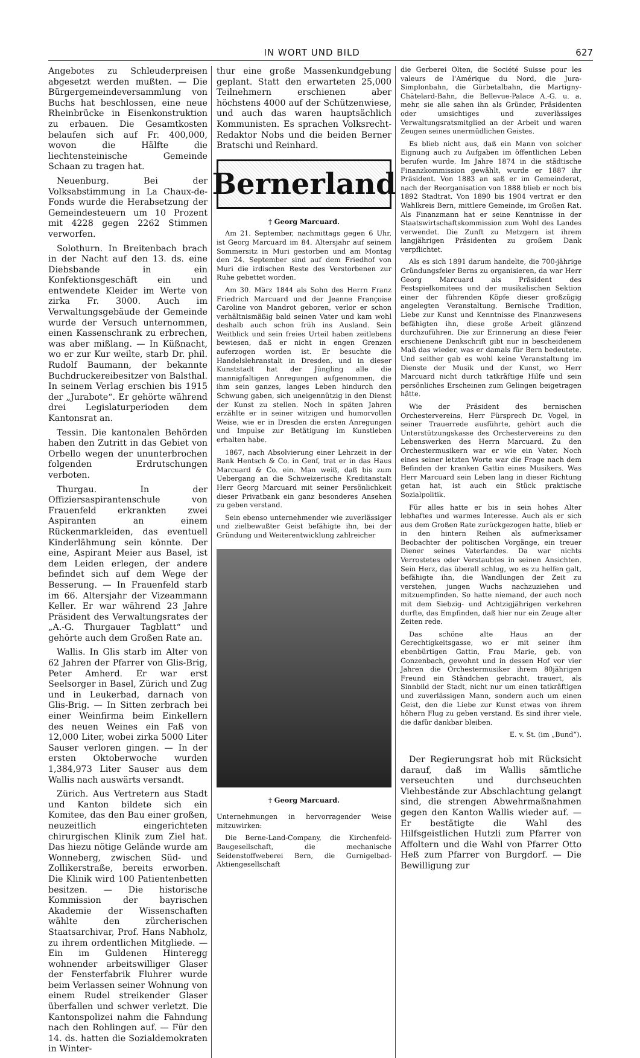IN WORT UND BILD 627
Angebotes zu Schleuderpreisen abgesetzt werden mußten. — Die Bürgergemeindeversammlung von Buchs hat beschlossen, eine neue Rheinbrücke in Eisenkonstruktion zu erbauen. Die Gesamtkosten belaufen sich auf Fr. 400,000, wovon die Hälfte die liechtensteinische Gemeinde Schaan zu tragen hat.
Neuenburg. Bei der Volksabstimmung in La Chaux-de-Fonds wurde die Herabsetzung der Gemeindesteuern um 10 Prozent mit 4228 gegen 2262 Stimmen verworfen.
Solothurn. In Breitenbach brach in der Nacht auf den 13. ds. eine Diebsbande in ein Konfektionsgeschäft ein und entwendete Kleider im Werte von zirka Fr. 3000. Auch im Verwaltungsgebäude der Gemeinde wurde der Versuch unternommen, einen Kassenschrank zu erbrechen, was aber mißlang. — In Küßnacht, wo er zur Kur weilte, starb Dr. phil. Rudolf Baumann, der bekannte Buchdruckereibesitzer von Balsthal. In seinem Verlag erschien bis 1915 der „Jurabote“. Er gehörte während drei Legislaturperioden dem Kantonsrat an.
Tessin. Die kantonalen Behörden haben den Zutritt in das Gebiet von Orbello wegen der ununterbrochen folgenden Erdrutschungen verboten.
Thurgau. In der Offiziersaspirantenschule von Frauenfeld erkrankten zwei Aspiranten an einem Rückenmarkleiden, das eventuell Kinderlähmung sein könnte. Der eine, Aspirant Meier aus Basel, ist dem Leiden erlegen, der andere befindet sich auf dem Wege der Besserung. — In Frauenfeld starb im 66. Altersjahr der Vizeammann Keller. Er war während 23 Jahre Präsident des Verwaltungsrates der „A.-G. Thurgauer Tagblatt“ und gehörte auch dem Großen Rate an.
Wallis. In Glis starb im Alter von 62 Jahren der Pfarrer von Glis-Brig, Peter Amherd. Er war erst Seelsorger in Basel, Zürich und Zug und in Leukerbad, darnach von Glis-Brig. — In Sitten zerbrach bei einer Weinfirma beim Einkellern des neuen Weines ein Faß von 12,000 Liter, wobei zirka 5000 Liter Sauser verloren gingen. — In der ersten Oktoberwoche wurden 1,384,973 Liter Sauser aus dem Wallis nach auswärts versandt.
Zürich. Aus Vertretern aus Stadt und Kanton bildete sich ein Komitee, das den Bau einer großen, neuzeitlich eingerichteten chirurgischen Klinik zum Ziel hat. Das hiezu nötige Gelände wurde am Wonneberg, zwischen Süd- und Zollikerstraße, bereits erworben. Die Klinik wird 100 Patientenbetten besitzen. — Die historische Kommission der bayrischen Akademie der Wissenschaften wählte den zürcherischen Staatsarchivar, Prof. Hans Nabholz, zu ihrem ordentlichen Mitgliede. — Ein im Guldenen Hinteregg wohnender arbeitswilliger Glaser der Fensterfabrik Fluhrer wurde beim Verlassen seiner Wohnung von einem Rudel streikender Glaser überfallen und schwer verletzt. Die Kantonspolizei nahm die Fahndung nach den Rohlingen auf. — Für den 14. ds. hatten die Sozialdemokraten in Winter-
thur eine große Massenkundgebung geplant. Statt den erwarteten 25,000 Teilnehmern erschienen aber höchstens 4000 auf der Schützenwiese, und auch das waren hauptsächlich Kommunisten. Es sprachen Volksrecht-Redaktor Nobs und die beiden Berner Bratschi und Reinhard.
Bernerland
† Georg Marcuard.
Am 21. September, nachmittags gegen 6 Uhr, ist Georg Marcuard im 84. Altersjahr auf seinem Sommersitz in Muri gestorben und am Montag den 24. September sind auf dem Friedhof von Muri die irdischen Reste des Verstorbenen zur Ruhe gebettet worden.
Am 30. März 1844 als Sohn des Herrn Franz Friedrich Marcuard und der Jeanne Françoise Caroline von Mandrot geboren, verlor er schon verhältnismäßig bald seinen Vater und kam wohl deshalb auch schon früh ins Ausland. Sein Weitblick und sein freies Urteil haben zeitlebens bewiesen, daß er nicht in engen Grenzen auferzogen worden ist. Er besuchte die Handelslehranstalt in Dresden, und in dieser Kunststadt hat der Jüngling alle die mannigfaltigen Anregungen aufgenommen, die ihm sein ganzes, langes Leben hindurch den Schwung gaben, sich uneigennützig in den Dienst der Kunst zu stellen. Noch in späten Jahren erzählte er in seiner witzigen und humorvollen Weise, wie er in Dresden die ersten Anregungen und Impulse zur Betätigung im Kunstleben erhalten habe.
1867, nach Absolvierung einer Lehrzeit in der Bank Hentsch & Co. in Genf, trat er in das Haus Marcuard & Co. ein. Man weiß, daß bis zum Uebergang an die Schweizerische Kreditanstalt Herr Georg Marcuard mit seiner Persönlichkeit dieser Privatbank ein ganz besonderes Ansehen zu geben verstand.
Sein ebenso unternehmender wie zuverlässiger und zielbewußter Geist befähigte ihn, bei der Gründung und Weiterentwicklung zahlreicher
† Georg Marcuard.
Unternehmungen in hervorragender Weise mitzuwirken:
Die Berne-Land-Company, die Kirchenfeld-Baugesellschaft, die mechanische Seidenstoffweberei Bern, die Gurnigelbad-Aktiengesellschaft
die Gerberei Olten, die Société Suisse pour les valeurs de l'Amérique du Nord, die Jura-Simplonbahn, die Gürbetalbahn, die Martigny-Châtelard-Bahn, die Bellevue-Palace A.-G. u. a. mehr, sie alle sahen ihn als Gründer, Präsidenten oder umsichtiges und zuverlässiges Verwaltungsratsmitglied an der Arbeit und waren Zeugen seines unermüdlichen Geistes.
Es blieb nicht aus, daß ein Mann von solcher Eignung auch zu Aufgaben im öffentlichen Leben berufen wurde. Im Jahre 1874 in die städtische Finanzkommission gewählt, wurde er 1887 ihr Präsident. Von 1883 an saß er im Gemeinderat, nach der Reorganisation von 1888 blieb er noch bis 1892 Stadtrat. Von 1890 bis 1904 vertrat er den Wahlkreis Bern, mittlere Gemeinde, im Großen Rat. Als Finanzmann hat er seine Kenntnisse in der Staatswirtschaftskommission zum Wohl des Landes verwendet. Die Zunft zu Metzgern ist ihrem langjährigen Präsidenten zu großem Dank verpflichtet.
Als es sich 1891 darum handelte, die 700-jährige Gründungsfeier Berns zu organisieren, da war Herr Georg Marcuard als Präsident des Festspielkomitees und der musikalischen Sektion einer der führenden Köpfe dieser großzügig angelegten Veranstaltung. Bernische Tradition, Liebe zur Kunst und Kenntnisse des Finanzwesens befähigten ihn, diese große Arbeit glänzend durchzuführen. Die zur Erinnerung an diese Feier erschienene Denkschrift gibt nur in bescheidenem Maß das wieder, was er damals für Bern bedeutete. Und seither gab es wohl keine Veranstaltung im Dienste der Musik und der Kunst, wo Herr Marcuard nicht durch tatkräftige Hilfe und sein persönliches Erscheinen zum Gelingen beigetragen hätte.
Wie der Präsident des bernischen Orchestervereins, Herr Fürsprech Dr. Vogel, in seiner Trauerrede ausführte, gehört auch die Unterstützungskasse des Orchestervereins zu den Lebenswerken des Herrn Marcuard. Zu den Orchestermusikern war er wie ein Vater. Noch eines seiner letzten Worte war die Frage nach dem Befinden der kranken Gattin eines Musikers. Was Herr Marcuard sein Leben lang in dieser Richtung getan hat, ist auch ein Stück praktische Sozialpolitik.
Für alles hatte er bis in sein hohes Alter lebhaftes und warmes Interesse. Auch als er sich aus dem Großen Rate zurückgezogen hatte, blieb er in den hintern Reihen als aufmerksamer Beobachter der politischen Vorgänge, ein treuer Diener seines Vaterlandes. Da war nichts Verrostetes oder Verstaubtes in seinen Ansichten. Sein Herz, das überall schlug, wo es zu helfen galt, befähigte ihn, die Wandlungen der Zeit zu verstehen, jungen Wuchs nachzuziehen und mitzuempfinden. So hatte niemand, der auch noch mit dem Siebzig- und Achtzigjährigen verkehren durfte, das Empfinden, daß hier nur ein Zeuge alter Zeiten rede.
Das schöne alte Haus an der Gerechtigkeitsgasse, wo er mit seiner ihm ebenbürtigen Gattin, Frau Marie, geb. von Gonzenbach, gewohnt und in dessen Hof vor vier Jahren die Orchestermusiker ihrem 80jährigen Freund ein Ständchen gebracht, trauert, als Sinnbild der Stadt, nicht nur um einen tatkräftigen und zuverlässigen Mann, sondern auch um einen Geist, den die Liebe zur Kunst etwas von ihrem höhern Flug zu geben verstand. Es sind ihrer viele, die dafür dankbar bleiben.
E. v. St. (im „Bund“).
Der Regierungsrat hob mit Rücksicht darauf, daß im Wallis sämtliche verseuchten und durchseuchten Viehbestände zur Abschlachtung gelangt sind, die strengen Abwehrmaßnahmen gegen den Kanton Wallis wieder auf. — Er bestätigte die Wahl des Hilfsgeistlichen Hutzli zum Pfarrer von Affoltern und die Wahl von Pfarrer Otto Heß zum Pfarrer von Burgdorf. — Die Bewilligung zur